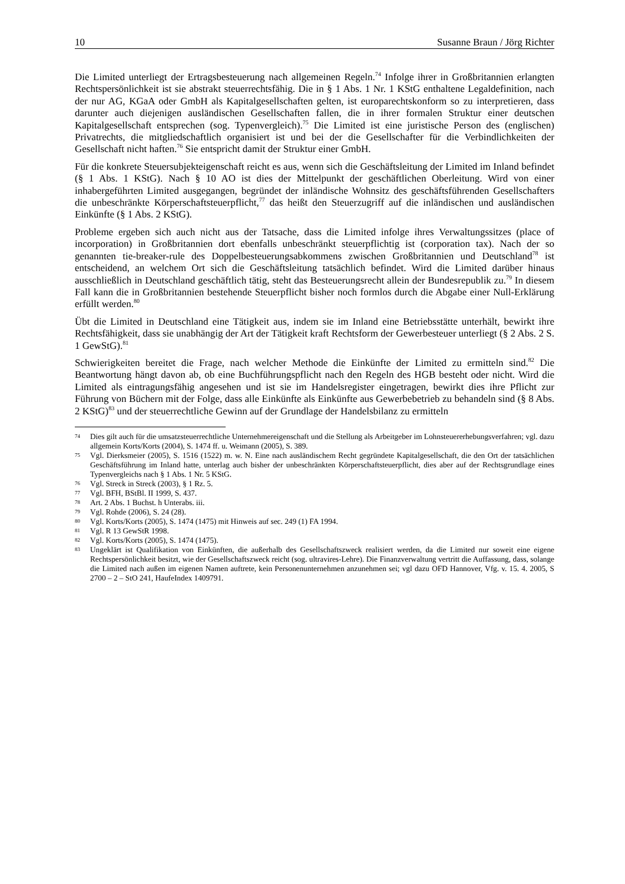10 Susanne Braun / Jörg Richter
Die Limited unterliegt der Ertragsbesteuerung nach allgemeinen Regeln.<sup>74</sup> Infolge ihrer in Großbritannien erlangten Rechtspersönlichkeit ist sie abstrakt steuerrechtsfähig. Die in § 1 Abs. 1 Nr. 1 KStG enthaltene Legaldefinition, nach der nur AG, KGaA oder GmbH als Kapitalgesellschaften gelten, ist europarechtskonform so zu interpretieren, dass darunter auch diejenigen ausländischen Gesellschaften fallen, die in ihrer formalen Struktur einer deutschen Kapitalgesellschaft entsprechen (sog. Typenvergleich).<sup>75</sup> Die Limited ist eine juristische Person des (englischen) Privatrechts, die mitgliedschaftlich organisiert ist und bei der die Gesellschafter für die Verbindlichkeiten der Gesellschaft nicht haften.<sup>76</sup> Sie entspricht damit der Struktur einer GmbH.
Für die konkrete Steuersubjekteigenschaft reicht es aus, wenn sich die Geschäftsleitung der Limited im Inland befindet (§ 1 Abs. 1 KStG). Nach § 10 AO ist dies der Mittelpunkt der geschäftlichen Oberleitung. Wird von einer inhabergeführten Limited ausgegangen, begründet der inländische Wohnsitz des geschäftsführenden Gesellschafters die unbeschränkte Körperschaftsteuerpflicht,<sup>77</sup> das heißt den Steuerzugriff auf die inländischen und ausländischen Einkünfte (§ 1 Abs. 2 KStG).
Probleme ergeben sich auch nicht aus der Tatsache, dass die Limited infolge ihres Verwaltungssitzes (place of incorporation) in Großbritannien dort ebenfalls unbeschränkt steuerpflichtig ist (corporation tax). Nach der so genannten tie-breaker-rule des Doppelbesteuerungsabkommens zwischen Großbritannien und Deutschland<sup>78</sup> ist entscheidend, an welchem Ort sich die Geschäftsleitung tatsächlich befindet. Wird die Limited darüber hinaus ausschließlich in Deutschland geschäftlich tätig, steht das Besteuerungsrecht allein der Bundesrepublik zu.<sup>79</sup> In diesem Fall kann die in Großbritannien bestehende Steuerpflicht bisher noch formlos durch die Abgabe einer Null-Erklärung erfüllt werden.<sup>80</sup>
Übt die Limited in Deutschland eine Tätigkeit aus, indem sie im Inland eine Betriebsstätte unterhält, bewirkt ihre Rechtsfähigkeit, dass sie unabhängig der Art der Tätigkeit kraft Rechtsform der Gewerbesteuer unterliegt (§ 2 Abs. 2 S. 1 GewStG).<sup>81</sup>
Schwierigkeiten bereitet die Frage, nach welcher Methode die Einkünfte der Limited zu ermitteln sind.<sup>82</sup> Die Beantwortung hängt davon ab, ob eine Buchführungspflicht nach den Regeln des HGB besteht oder nicht. Wird die Limited als eintragungsfähig angesehen und ist sie im Handelsregister eingetragen, bewirkt dies ihre Pflicht zur Führung von Büchern mit der Folge, dass alle Einkünfte als Einkünfte aus Gewerbebetrieb zu behandeln sind (§ 8 Abs. 2 KStG)<sup>83</sup> und der steuerrechtliche Gewinn auf der Grundlage der Handelsbilanz zu ermitteln
74 Dies gilt auch für die umsatzsteuerrechtliche Unternehmereigenschaft und die Stellung als Arbeitgeber im Lohnsteuererhebungsverfahren; vgl. dazu allgemein Korts/Korts (2004), S. 1474 ff. u. Weimann (2005), S. 389.
75 Vgl. Dierksmeier (2005), S. 1516 (1522) m. w. N. Eine nach ausländischem Recht gegründete Kapitalgesellschaft, die den Ort der tatsächlichen Geschäftsführung im Inland hatte, unterlag auch bisher der unbeschränkten Körperschaftsteuerpflicht, dies aber auf der Rechtsgrundlage eines Typenvergleichs nach § 1 Abs. 1 Nr. 5 KStG.
76 Vgl. Streck in Streck (2003), § 1 Rz. 5.
77 Vgl. BFH, BStBl. II 1999, S. 437.
78 Art. 2 Abs. 1 Buchst. h Unterabs. iii.
79 Vgl. Rohde (2006), S. 24 (28).
80 Vgl. Korts/Korts (2005), S. 1474 (1475) mit Hinweis auf sec. 249 (1) FA 1994.
81 Vgl. R 13 GewStR 1998.
82 Vgl. Korts/Korts (2005), S. 1474 (1475).
83 Ungeklärt ist Qualifikation von Einkünften, die außerhalb des Gesellschaftszweck realisiert werden, da die Limited nur soweit eine eigene Rechtspersönlichkeit besitzt, wie der Gesellschaftszweck reicht (sog. ultravires-Lehre). Die Finanzverwaltung vertritt die Auffassung, dass, solange die Limited nach außen im eigenen Namen auftrete, kein Personenunternehmen anzunehmen sei; vgl dazu OFD Hannover, Vfg. v. 15. 4. 2005, S 2700 – 2 – StO 241, HaufeIndex 1409791.